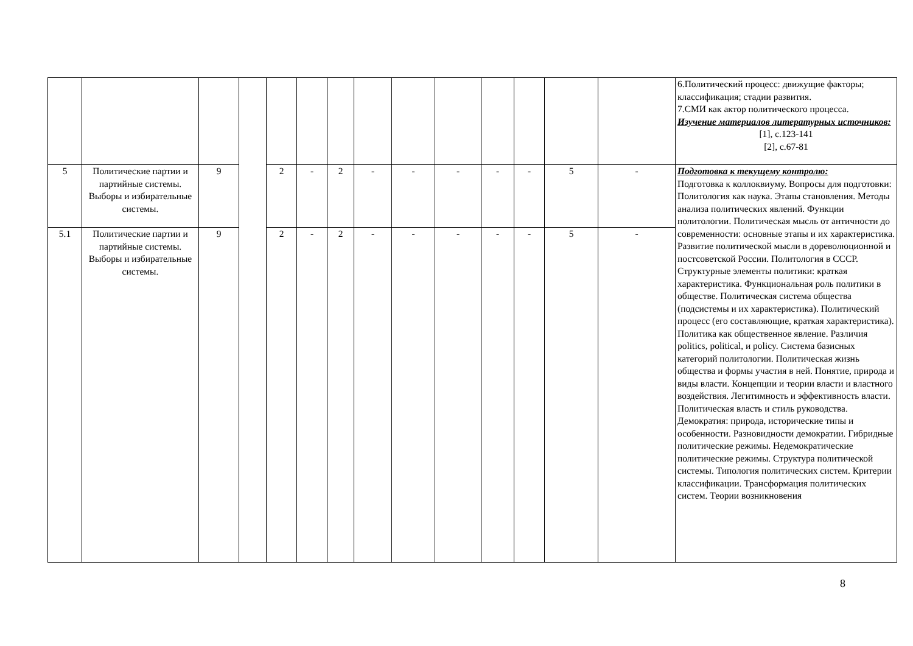| | | | | | | | | | | | | | | 6.Политический процесс: движущие факторы; классификация; стадии развития. 7.СМИ как актор политического процесса. Изучение материалов литературных источников: [1], с.123-141 [2], с.67-81 |
| 5 | Политические партии и партийные системы. Выборы и избирательные системы. | 9 | | 2 | - | 2 | - | - | - | - | - | 5 | - | Подготовка к текущему контролю: Подготовка к коллоквиуму. Вопросы для подготовки: Политология как наука. Этапы становления. Методы анализа политических явлений. Функции политологии. Политическая мысль от античности до современности: основные этапы и их характеристика. Развитие политической мысли в дореволюционной и постсоветской России. Политология в СССР. Структурные элементы политики: краткая характеристика. Функциональная роль политики в обществе. Политическая система общества (подсистемы и их характеристика). Политический процесс (его составляющие, краткая характеристика). Политика как общественное явление. Различия politics, political, и policy. Система базисных категорий политологии. Политическая жизнь общества и формы участия в ней. Понятие, природа и виды власти. Концепции и теории власти и властного воздействия. Легитимность и эффективность власти. Политическая власть и стиль руководства. Демократия: природа, исторические типы и особенности. Разновидности демократии. Гибридные политические режимы. Недемократические политические режимы. Структура политической системы. Типология политических систем. Критерии классификации. Трансформация политических систем. Теории возникновения |
| 5.1 | Политические партии и партийные системы. Выборы и избирательные системы. | 9 | | 2 | - | 2 | - | - | - | - | - | 5 | - | |
8